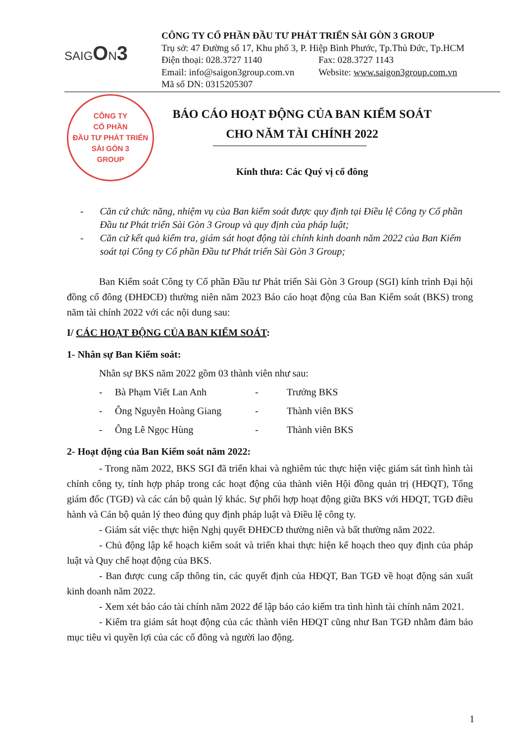SAIGON3
CÔNG TY CỔ PHẦN ĐẦU TƯ PHÁT TRIỂN SÀI GÒN 3 GROUP
Trụ sở: 47 Đường số 17, Khu phố 3, P. Hiệp Bình Phước, Tp.Thủ Đức, Tp.HCM
Điện thoại: 028.3727 1140 Fax: 028.3727 1143
Email: info@saigon3group.com.vn Website: www.saigon3group.com.vn
Mã số DN: 0315205307
CÔNG TY
CỔ PHẦN
ĐẦU TƯ PHÁT TRIỂN
SÀI GÒN 3
GROUP
BÁO CÁO HOẠT ĐỘNG CỦA BAN KIỂM SOÁT
CHO NĂM TÀI CHÍNH 2022
Kính thưa: Các Quý vị cổ đông
- Căn cứ chức năng, nhiệm vụ của Ban kiểm soát được quy định tại Điều lệ Công ty Cổ phần Đầu tư Phát triển Sài Gòn 3 Group và quy định của pháp luật;
- Căn cứ kết quả kiểm tra, giám sát hoạt động tài chính kinh doanh năm 2022 của Ban Kiểm soát tại Công ty Cổ phần Đầu tư Phát triển Sài Gòn 3 Group;
Ban Kiểm soát Công ty Cổ phần Đầu tư Phát triển Sài Gòn 3 Group (SGI) kính trình Đại hội đồng cổ đông (ĐHĐCĐ) thường niên năm 2023 Báo cáo hoạt động của Ban Kiểm soát (BKS) trong năm tài chính 2022 với các nội dung sau:
I/ CÁC HOẠT ĐỘNG CỦA BAN KIỂM SOÁT:
1- Nhân sự Ban Kiểm soát:
Nhân sự BKS năm 2022 gồm 03 thành viên như sau:
- Bà Phạm Viết Lan Anh - Trưởng BKS
- Ông Nguyễn Hoàng Giang - Thành viên BKS
- Ông Lê Ngọc Hùng - Thành viên BKS
2- Hoạt động của Ban Kiểm soát năm 2022:
- Trong năm 2022, BKS SGI đã triển khai và nghiêm túc thực hiện việc giám sát tình hình tài chính công ty, tính hợp pháp trong các hoạt động của thành viên Hội đồng quản trị (HĐQT), Tổng giám đốc (TGĐ) và các cán bộ quản lý khác. Sự phối hợp hoạt động giữa BKS với HĐQT, TGĐ điều hành và Cán bộ quản lý theo đúng quy định pháp luật và Điều lệ công ty.
- Giám sát việc thực hiện Nghị quyết ĐHĐCĐ thường niên và bất thường năm 2022.
- Chủ động lập kế hoạch kiểm soát và triển khai thực hiện kế hoạch theo quy định của pháp luật và Quy chế hoạt động của BKS.
- Ban được cung cấp thông tin, các quyết định của HĐQT, Ban TGĐ về hoạt động sản xuất kinh doanh năm 2022.
- Xem xét báo cáo tài chính năm 2022 để lập báo cáo kiểm tra tình hình tài chính năm 2021.
- Kiểm tra giám sát hoạt động của các thành viên HĐQT cũng như Ban TGĐ nhằm đảm bảo mục tiêu vì quyền lợi của các cổ đông và người lao động.
1